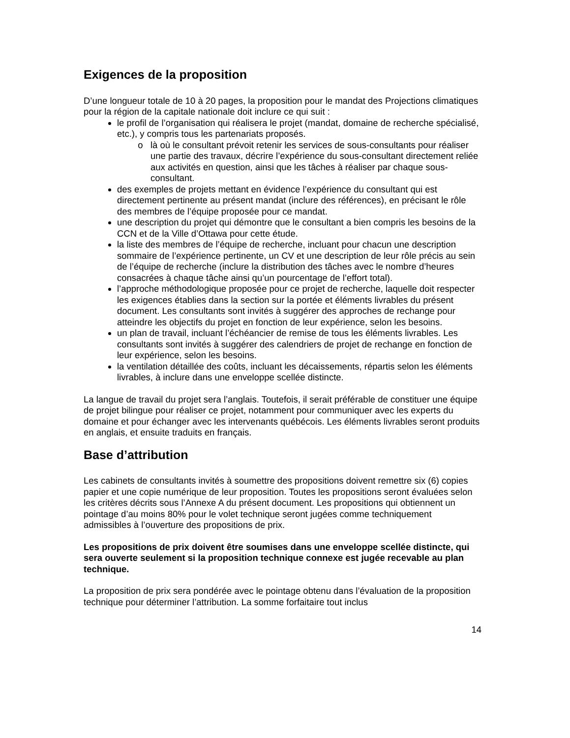Exigences de la proposition
D’une longueur totale de 10 à 20 pages, la proposition pour le mandat des Projections climatiques pour la région de la capitale nationale doit inclure ce qui suit :
le profil de l’organisation qui réalisera le projet (mandat, domaine de recherche spécialisé, etc.), y compris tous les partenariats proposés.
là où le consultant prévoit retenir les services de sous-consultants pour réaliser une partie des travaux, décrire l’expérience du sous-consultant directement reliée aux activités en question, ainsi que les tâches à réaliser par chaque sous-consultant.
des exemples de projets mettant en évidence l’expérience du consultant qui est directement pertinente au présent mandat (inclure des références), en précisant le rôle des membres de l’équipe proposée pour ce mandat.
une description du projet qui démontre que le consultant a bien compris les besoins de la CCN et de la Ville d’Ottawa pour cette étude.
la liste des membres de l’équipe de recherche, incluant pour chacun une description sommaire de l’expérience pertinente, un CV et une description de leur rôle précis au sein de l’équipe de recherche (inclure la distribution des tâches avec le nombre d’heures consacrées à chaque tâche ainsi qu’un pourcentage de l’effort total).
l’approche méthodologique proposée pour ce projet de recherche, laquelle doit respecter les exigences établies dans la section sur la portée et éléments livrables du présent document. Les consultants sont invités à suggérer des approches de rechange pour atteindre les objectifs du projet en fonction de leur expérience, selon les besoins.
un plan de travail, incluant l’échéancier de remise de tous les éléments livrables. Les consultants sont invités à suggérer des calendriers de projet de rechange en fonction de leur expérience, selon les besoins.
la ventilation détaillée des coûts, incluant les décaissements, répartis selon les éléments livrables, à inclure dans une enveloppe scellée distincte.
La langue de travail du projet sera l’anglais. Toutefois, il serait préférable de constituer une équipe de projet bilingue pour réaliser ce projet, notamment pour communiquer avec les experts du domaine et pour échanger avec les intervenants québécois. Les éléments livrables seront produits en anglais, et ensuite traduits en français.
Base d’attribution
Les cabinets de consultants invités à soumettre des propositions doivent remettre six (6) copies papier et une copie numérique de leur proposition. Toutes les propositions seront évaluées selon les critères décrits sous l’Annexe A du présent document. Les propositions qui obtiennent un pointage d’au moins 80% pour le volet technique seront jugées comme techniquement admissibles à l’ouverture des propositions de prix.
Les propositions de prix doivent être soumises dans une enveloppe scellée distincte, qui sera ouverte seulement si la proposition technique connexe est jugée recevable au plan technique.
La proposition de prix sera pondérée avec le pointage obtenu dans l’évaluation de la proposition technique pour déterminer l’attribution. La somme forfaitaire tout inclus
14